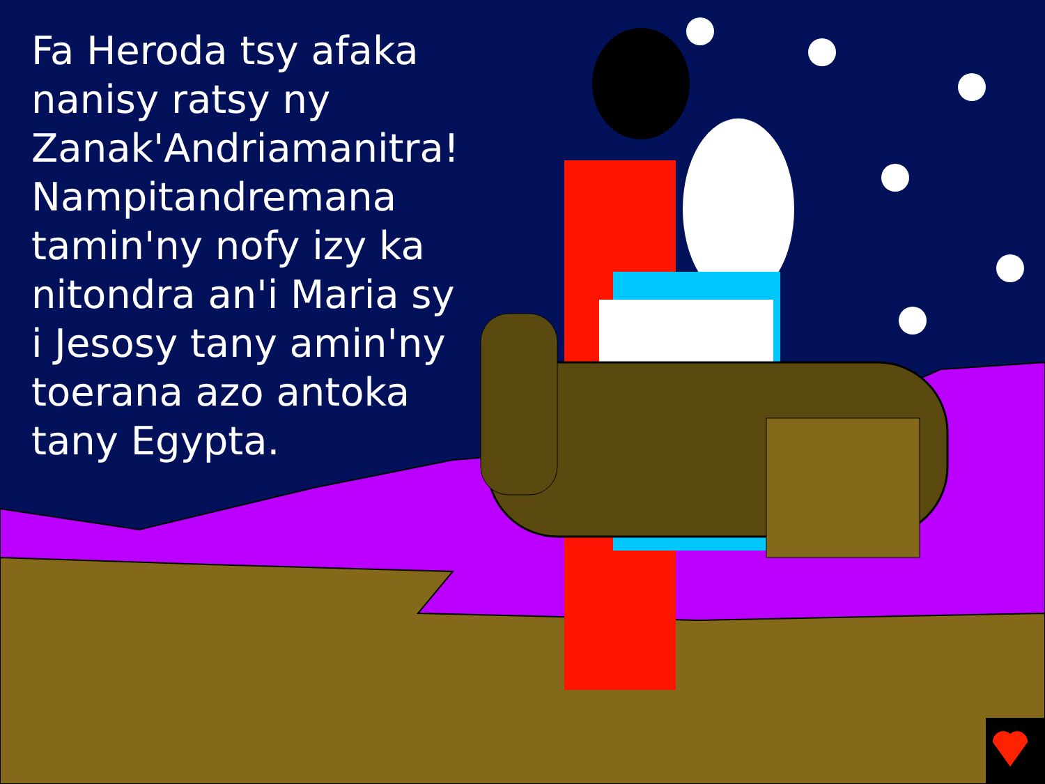Fa Heroda tsy afaka nanisy ratsy ny Zanak'Andriamanitra! Nampitandremana tamin'ny nofy izy ka nitondra an'i Maria sy i Jesosy tany amin'ny toerana azo antoka tany Egypta.